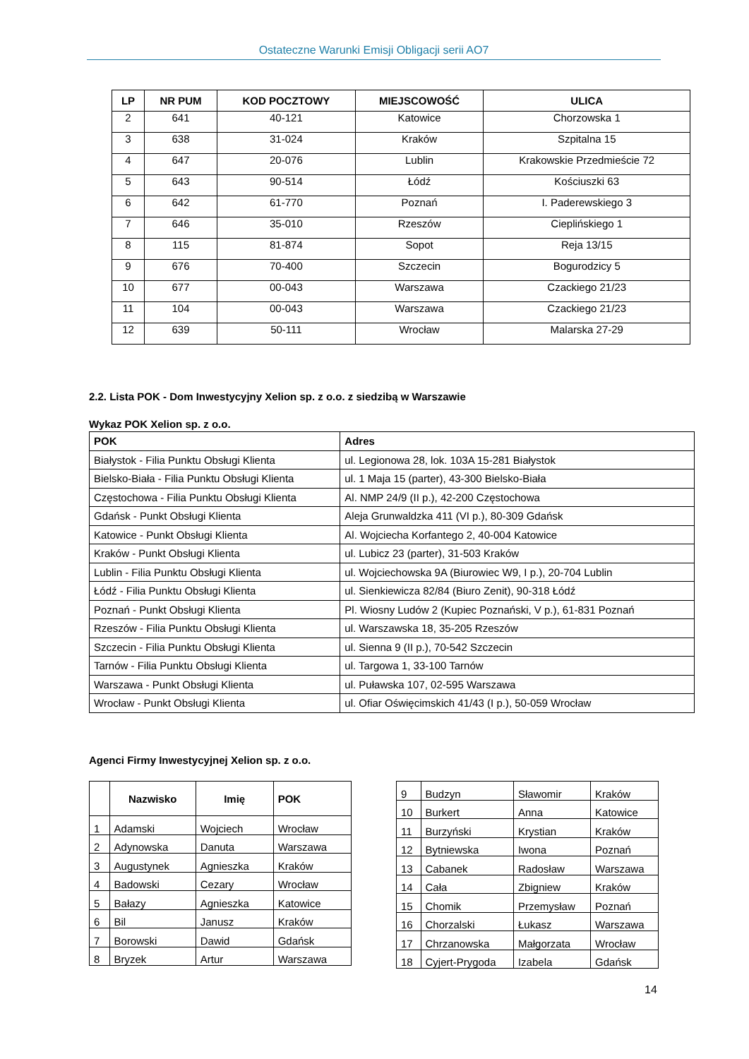Ostateczne Warunki Emisji Obligacji serii AO7
| LP | NR PUM | KOD POCZTOWY | MIEJSCOWOŚĆ | ULICA |
| --- | --- | --- | --- | --- |
| 2 | 641 | 40-121 | Katowice | Chorzowska 1 |
| 3 | 638 | 31-024 | Kraków | Szpitalna 15 |
| 4 | 647 | 20-076 | Lublin | Krakowskie Przedmieście 72 |
| 5 | 643 | 90-514 | Łódź | Kościuszki 63 |
| 6 | 642 | 61-770 | Poznań | I. Paderewskiego 3 |
| 7 | 646 | 35-010 | Rzeszów | Cieplińskiego 1 |
| 8 | 115 | 81-874 | Sopot | Reja 13/15 |
| 9 | 676 | 70-400 | Szczecin | Bogurodzicy 5 |
| 10 | 677 | 00-043 | Warszawa | Czackiego 21/23 |
| 11 | 104 | 00-043 | Warszawa | Czackiego 21/23 |
| 12 | 639 | 50-111 | Wrocław | Malarska 27-29 |
2.2. Lista POK - Dom Inwestycyjny Xelion sp. z o.o. z siedzibą w Warszawie
Wykaz POK Xelion sp. z o.o.
| POK | Adres |
| --- | --- |
| Białystok - Filia Punktu Obsługi Klienta | ul. Legionowa 28, lok. 103A 15-281 Białystok |
| Bielsko-Biała - Filia Punktu Obsługi Klienta | ul. 1 Maja 15 (parter), 43-300 Bielsko-Biała |
| Częstochowa - Filia Punktu Obsługi Klienta | Al. NMP 24/9 (II p.), 42-200 Częstochowa |
| Gdańsk - Punkt Obsługi Klienta | Aleja Grunwaldzka 411 (VI p.), 80-309 Gdańsk |
| Katowice - Punkt Obsługi Klienta | Al. Wojciecha Korfantego 2, 40-004 Katowice |
| Kraków - Punkt Obsługi Klienta | ul. Lubicz 23 (parter), 31-503 Kraków |
| Lublin - Filia Punktu Obsługi Klienta | ul. Wojciechowska 9A (Biurowiec W9, I p.), 20-704 Lublin |
| Łódź - Filia Punktu Obsługi Klienta | ul. Sienkiewicza 82/84 (Biuro Zenit), 90-318 Łódź |
| Poznań - Punkt Obsługi Klienta | Pl. Wiosny Ludów 2 (Kupiec Poznański, V p.), 61-831 Poznań |
| Rzeszów - Filia Punktu Obsługi Klienta | ul. Warszawska 18, 35-205 Rzeszów |
| Szczecin - Filia Punktu Obsługi Klienta | ul. Sienna 9 (II p.), 70-542 Szczecin |
| Tarnów - Filia Punktu Obsługi Klienta | ul. Targowa 1, 33-100 Tarnów |
| Warszawa - Punkt Obsługi Klienta | ul. Puławska 107, 02-595 Warszawa |
| Wrocław - Punkt Obsługi Klienta | ul. Ofiar Oświęcimskich 41/43 (I p.), 50-059 Wrocław |
Agenci Firmy Inwestycyjnej Xelion sp. z o.o.
| | Nazwisko | Imię | POK |
| --- | --- | --- | --- |
| 1 | Adamski | Wojciech | Wrocław |
| 2 | Adynowska | Danuta | Warszawa |
| 3 | Augustynek | Agnieszka | Kraków |
| 4 | Badowski | Cezary | Wrocław |
| 5 | Bałazy | Agnieszka | Katowice |
| 6 | Bil | Janusz | Kraków |
| 7 | Borowski | Dawid | Gdańsk |
| 8 | Bryzek | Artur | Warszawa |
| 9 | Budzyn | Sławomir | Kraków |
| 10 | Burkert | Anna | Katowice |
| 11 | Burzyński | Krystian | Kraków |
| 12 | Bytniewska | Iwona | Poznań |
| 13 | Cabanek | Radosław | Warszawa |
| 14 | Cała | Zbigniew | Kraków |
| 15 | Chomik | Przemysław | Poznań |
| 16 | Chorzalski | Łukasz | Warszawa |
| 17 | Chrzanowska | Małgorzata | Wrocław |
| 18 | Cyjert-Prygoda | Izabela | Gdańsk |
14